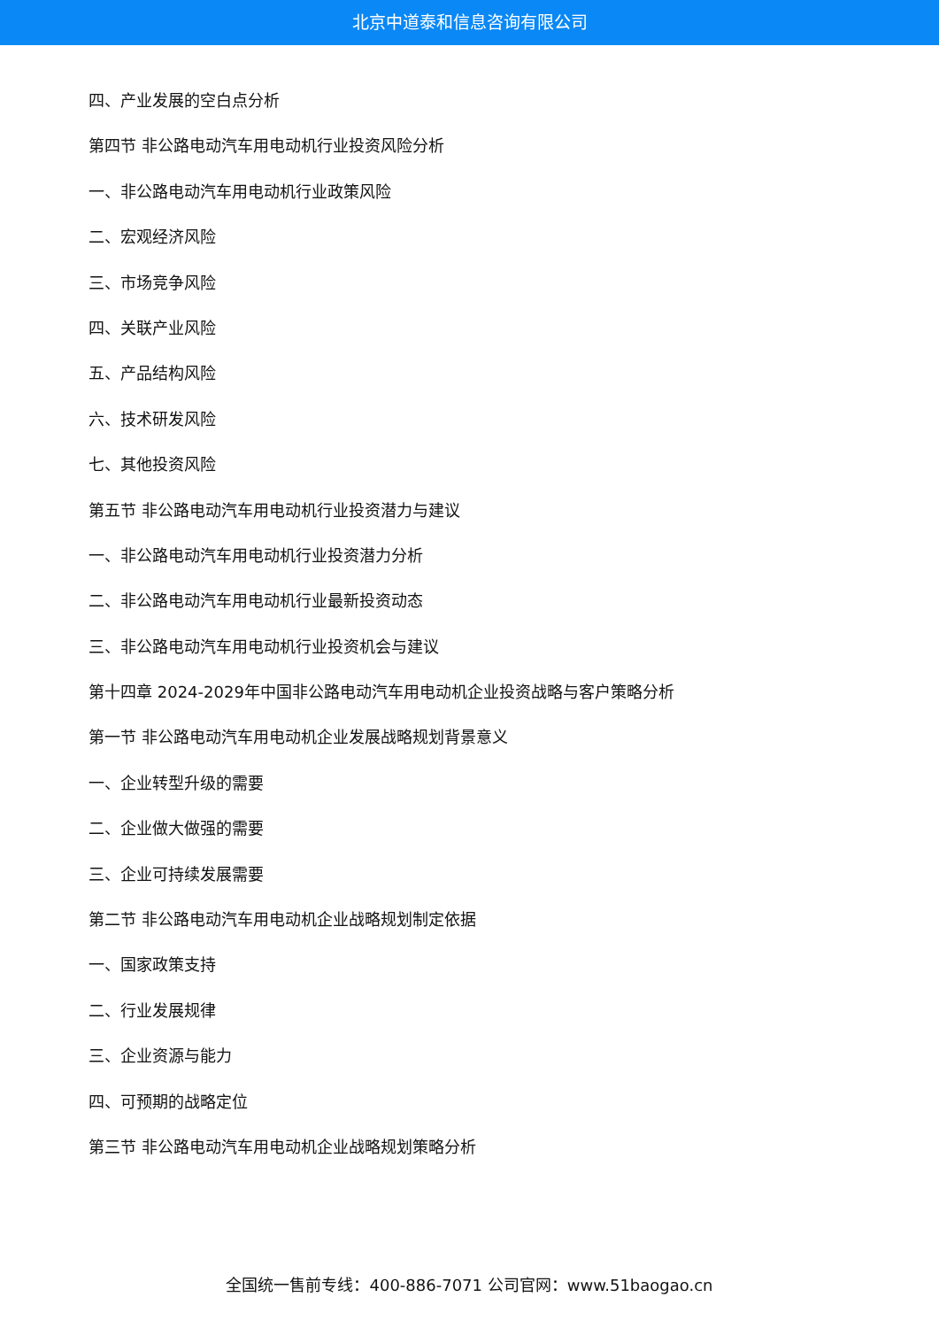北京中道泰和信息咨询有限公司
四、产业发展的空白点分析
第四节 非公路电动汽车用电动机行业投资风险分析
一、非公路电动汽车用电动机行业政策风险
二、宏观经济风险
三、市场竞争风险
四、关联产业风险
五、产品结构风险
六、技术研发风险
七、其他投资风险
第五节 非公路电动汽车用电动机行业投资潜力与建议
一、非公路电动汽车用电动机行业投资潜力分析
二、非公路电动汽车用电动机行业最新投资动态
三、非公路电动汽车用电动机行业投资机会与建议
第十四章 2024-2029年中国非公路电动汽车用电动机企业投资战略与客户策略分析
第一节 非公路电动汽车用电动机企业发展战略规划背景意义
一、企业转型升级的需要
二、企业做大做强的需要
三、企业可持续发展需要
第二节 非公路电动汽车用电动机企业战略规划制定依据
一、国家政策支持
二、行业发展规律
三、企业资源与能力
四、可预期的战略定位
第三节 非公路电动汽车用电动机企业战略规划策略分析
全国统一售前专线：400-886-7071 公司官网：www.51baogao.cn